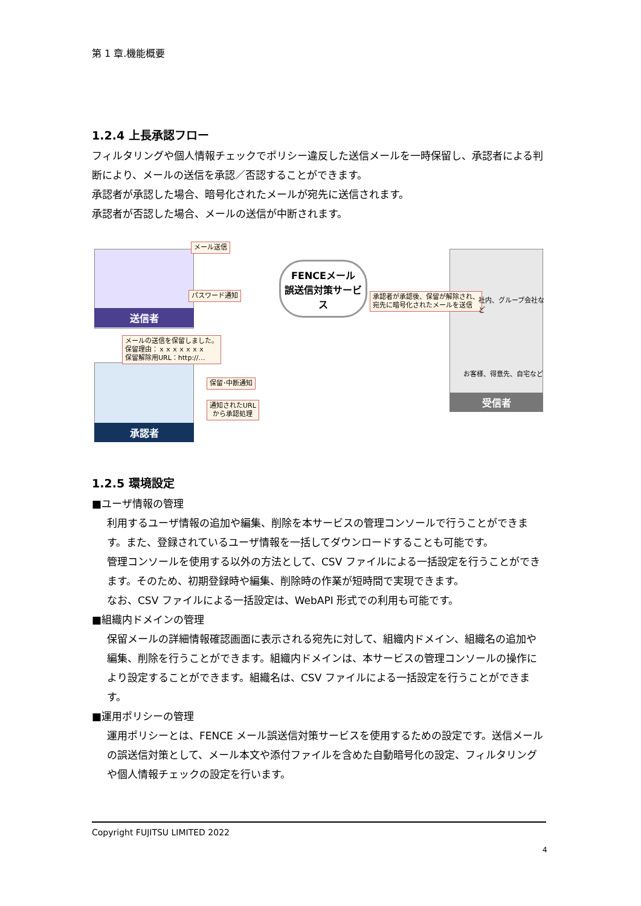第 1 章.機能概要
1.2.4 上長承認フロー
フィルタリングや個人情報チェックでポリシー違反した送信メールを一時保留し、承認者による判断により、メールの送信を承認／否認することができます。
承認者が承認した場合、暗号化されたメールが宛先に送信されます。
承認者が否認した場合、メールの送信が中断されます。
送信者
承認者
受信者
FENCEメール
誤送信対策サービス
メール送信
パスワード通知
承認者が承認後、保留が解除され、
宛先に暗号化されたメールを送信
社内、グループ会社など
お客様、得意先、自宅など
メールの送信を保留しました。
保留理由：ｘｘｘｘｘｘｘ
保留解除用URL：http://…
保留･中断通知
通知されたURL
から承認処理
1.2.5 環境設定
■ユーザ情報の管理
利用するユーザ情報の追加や編集、削除を本サービスの管理コンソールで行うことができます。また、登録されているユーザ情報を一括してダウンロードすることも可能です。
管理コンソールを使用する以外の方法として、CSV ファイルによる一括設定を行うことができます。そのため、初期登録時や編集、削除時の作業が短時間で実現できます。
なお、CSV ファイルによる一括設定は、WebAPI 形式での利用も可能です。
■組織内ドメインの管理
保留メールの詳細情報確認画面に表示される宛先に対して、組織内ドメイン、組織名の追加や編集、削除を行うことができます。組織内ドメインは、本サービスの管理コンソールの操作により設定することができます。組織名は、CSV ファイルによる一括設定を行うことができます。
■運用ポリシーの管理
運用ポリシーとは、FENCE メール誤送信対策サービスを使用するための設定です。送信メールの誤送信対策として、メール本文や添付ファイルを含めた自動暗号化の設定、フィルタリングや個人情報チェックの設定を行います。
Copyright FUJITSU LIMITED 2022
4